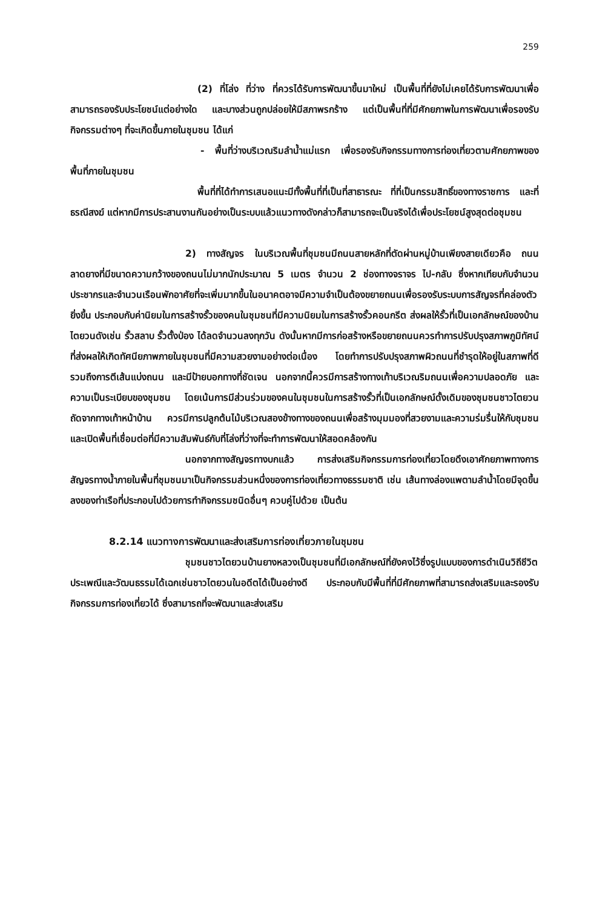259
(2) ที่โล่ง ที่ว่าง ที่ควรได้รับการพัฒนาขึ้นมาใหม่ เป็นพื้นที่ที่ยังไม่เคยได้รับการพัฒนาเพื่อสามารถรองรับประโยชน์แต่อย่างใด และบางส่วนถูกปล่อยให้มีสภาพรกร้าง แต่เป็นพื้นที่ที่มีศักยภาพในการพัฒนาเพื่อรองรับกิจกรรมต่างๆ ที่จะเกิดขึ้นภายในชุมชน ได้แก่
- พื้นที่ว่างบริเวณริมลำน้ำแม่แรก เพื่อรองรับกิจกรรมทางการท่องเที่ยวตามศักยภาพของพื้นที่ภายในชุมชน
พื้นที่ที่ได้ทำการเสนอแนะมีทั้งพื้นที่ที่เป็นที่สาธารณะ ที่ที่เป็นกรรมสิทธิ์ของทางราชการ และที่ธรณีสงฆ์ แต่หากมีการประสานงานกันอย่างเป็นระบบแล้วแนวทางดังกล่าวก็สามารถจะเป็นจริงได้เพื่อประโยชน์สูงสุดต่อชุมชน
2) ทางสัญจร ในบริเวณพื้นที่ชุมชนมีถนนสายหลักที่ตัดผ่านหมู่บ้านเพียงสายเดียวคือ ถนนลาดยางที่มีขนาดความกว้างของถนนไม่มากนักประมาณ 5 เมตร จำนวน 2 ช่องทางจราจร ไป-กลับ ซึ่งหากเทียบกับจำนวนประชากรและจำนวนเรือนพักอาศัยที่จะเพิ่มมากขึ้นในอนาคตอาจมีความจำเป็นต้องขยายถนนเพื่อรองรับระบบการสัญจรที่คล่องตัวยิ่งขึ้น ประกอบกับค่านิยมในการสร้างรั้วของคนในชุมชนที่มีความนิยมในการสร้างรั้วคอนกรีต ส่งผลให้รั้วที่เป็นเอกลักษณ์ของบ้านไตยวนดังเช่น รั้วสลาบ รั้วตั้งป่อง ได้ลดจำนวนลงทุกวัน ดังนั้นหากมีการก่อสร้างหรือขยายถนนควรทำการปรับปรุงสภาพภูมิทัศน์ที่ส่งผลให้เกิดทัศนียภาพภายในชุมชนที่มีความสวยงามอย่างต่อเนื่อง โดยทำการปรับปรุงสภาพผิวถนนที่ชำรุดให้อยู่ในสภาพที่ดี รวมถึงการตีเส้นแบ่งถนน และมีป้ายบอกทางที่ชัดเจน นอกจากนี้ควรมีการสร้างทางเท้าบริเวณริมถนนเพื่อความปลอดภัย และความเป็นระเบียบของชุมชน โดยเน้นการมีส่วนร่วมของคนในชุมชนในการสร้างรั้วที่เป็นเอกลักษณ์ดั้งเดิมของชุมชนชาวไตยวนถัดจากทางเท้าหน้าบ้าน ควรมีการปลูกต้นไม้บริเวณสองข้างทางของถนนเพื่อสร้างมุมมองที่สวยงามและความร่มรื่นให้กับชุมชน และเปิดพื้นที่เชื่อมต่อที่มีความสัมพันธ์กับที่โล่งที่ว่างที่จะทำการพัฒนาให้สอดคล้องกัน
นอกจากทางสัญจรทางบกแล้ว การส่งเสริมกิจกรรมการท่องเที่ยวโดยดึงเอาศักยภาพทางการสัญจรทางน้ำภายในพื้นที่ชุมชนมาเป็นกิจกรรมส่วนหนึ่งของการท่องเที่ยวทางธรรมชาติ เช่น เส้นทางล่องแพตามลำน้ำโดยมีจุดขึ้นลงของท่าเรือที่ประกอบไปด้วยการทำกิจกรรมชนิดอื่นๆ ควบคู่ไปด้วย เป็นต้น
8.2.14 แนวทางการพัฒนาและส่งเสริมการท่องเที่ยวภายในชุมชน
ชุมชนชาวไตยวนบ้านยางหลวงเป็นชุมชนที่มีเอกลักษณ์ที่ยังคงไว้ซึ่งรูปแบบของการดำเนินวิถีชีวิต ประเพณีและวัฒนธรรมได้เฉกเช่นชาวไตยวนในอดีตได้เป็นอย่างดี ประกอบกับมีพื้นที่ที่มีศักยภาพที่สามารถส่งเสริมและรองรับกิจกรรมการท่องเที่ยวได้ ซึ่งสามารถที่จะพัฒนาและส่งเสริม